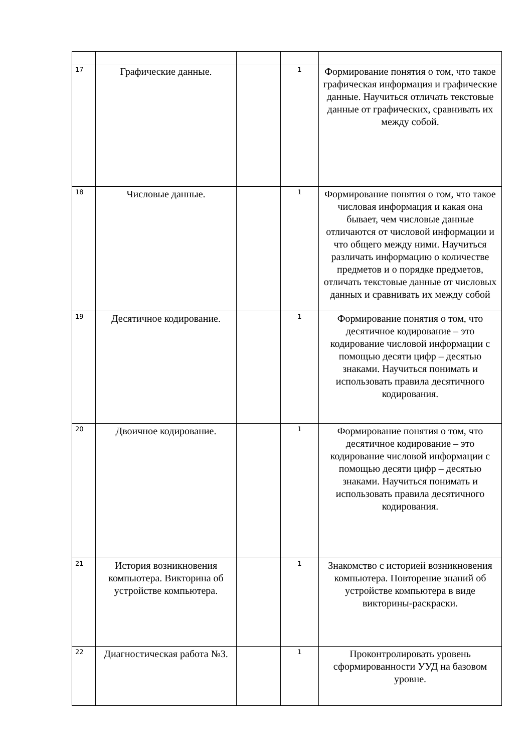| 17 | Графические данные. | | 1 | Формирование понятия о том, что такое графическая информация и графические данные. Научиться отличать текстовые данные от графических, сравнивать их между собой. |
| 18 | Числовые данные. | | 1 | Формирование понятия о том, что такое числовая информация и какая она бывает, чем числовые данные отличаются от числовой информации и что общего между ними. Научиться различать информацию о количестве предметов и о порядке предметов, отличать текстовые данные от числовых данных и сравнивать их между собой |
| 19 | Десятичное кодирование. | | 1 | Формирование понятия о том, что десятичное кодирование – это кодирование числовой информации с помощью десяти цифр – десятью знаками. Научиться понимать и использовать правила десятичного кодирования. |
| 20 | Двоичное кодирование. | | 1 | Формирование понятия о том, что десятичное кодирование – это кодирование числовой информации с помощью десяти цифр – десятью знаками. Научиться понимать и использовать правила десятичного кодирования. |
| 21 | История возникновения компьютера. Викторина об устройстве компьютера. | | 1 | Знакомство с историей возникновения компьютера. Повторение знаний об устройстве компьютера в виде викторины-раскраски. |
| 22 | Диагностическая работа №3. | | 1 | Проконтролировать уровень сформированности УУД на базовом уровне. |